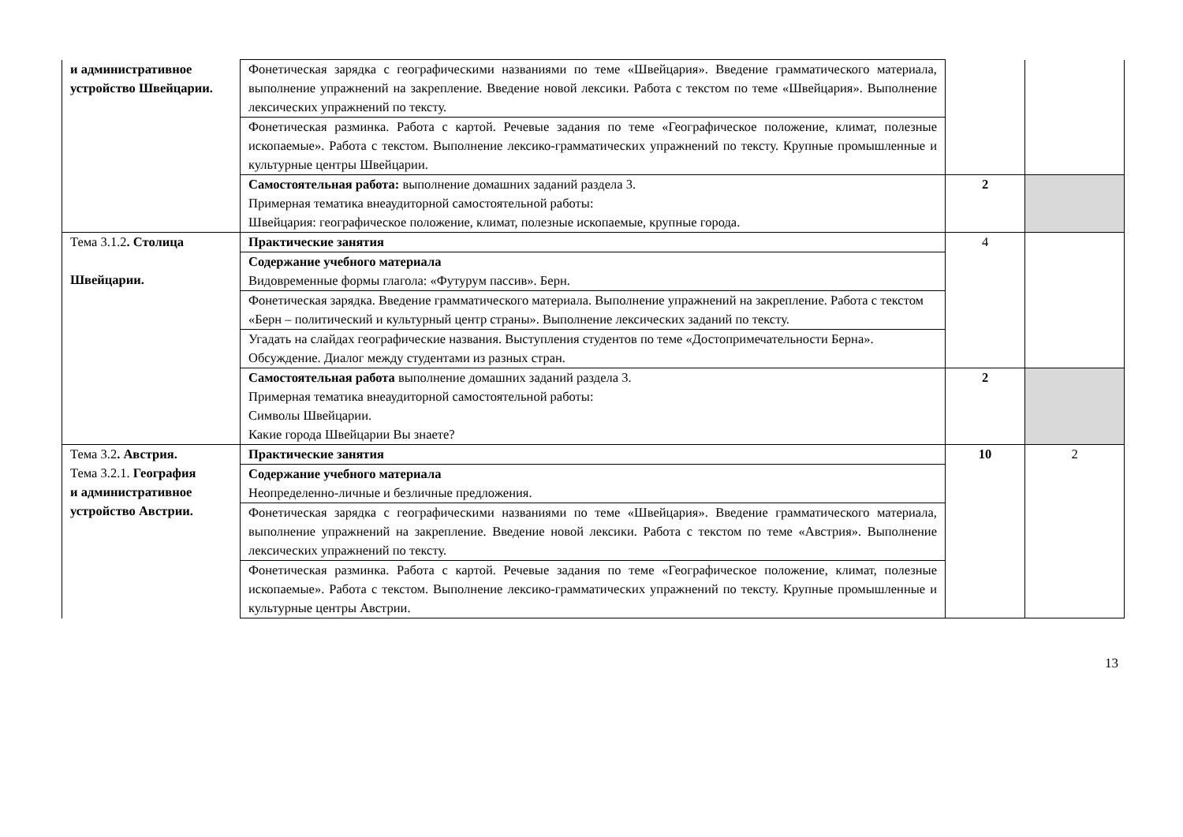| и административное устройство Швейцарии. | Фонетическая зарядка с географическими названиями по теме «Швейцария». Введение грамматического материала, выполнение упражнений на закрепление. Введение новой лексики. Работа с текстом по теме «Швейцария». Выполнение лексических упражнений по тексту. | | |
| | Фонетическая разминка. Работа с картой. Речевые задания по теме «Географическое положение, климат, полезные ископаемые». Работа с текстом. Выполнение лексико-грамматических упражнений по тексту. Крупные промышленные и культурные центры Швейцарии. | | |
| | Самостоятельная работа: выполнение домашних заданий раздела 3. Примерная тематика внеаудиторной самостоятельной работы: Швейцария: географическое положение, климат, полезные ископаемые, крупные города. | 2 | |
| Тема 3.1.2 . Столица Швейцарии. | Практические занятия | 4 | |
| | Содержание учебного материала Видовременные формы глагола: «Футурум пассив». Берн. | | |
| | Фонетическая зарядка. Введение грамматического материала. Выполнение упражнений на закрепление. Работа с текстом «Берн – политический и культурный центр страны». Выполнение лексических заданий по тексту. | | |
| | Угадать на слайдах географические названия. Выступления студентов по теме «Достопримечательности Берна». Обсуждение. Диалог между студентами из разных стран. | | |
| | Самостоятельная работа выполнение домашних заданий раздела 3. Примерная тематика внеаудиторной самостоятельной работы: Символы Швейцарии. Какие города Швейцарии Вы знаете? | 2 | |
| Тема 3.2 . Австрия. Тема 3.2.1. География и административное устройство Австрии. | Практические занятия | 10 | 2 |
| | Содержание учебного материала Неопределенно-личные и безличные предложения. | | |
| | Фонетическая зарядка с географическими названиями по теме «Швейцария». Введение грамматического материала, выполнение упражнений на закрепление. Введение новой лексики. Работа с текстом по теме «Австрия». Выполнение лексических упражнений по тексту. | | |
| | Фонетическая разминка. Работа с картой. Речевые задания по теме «Географическое положение, климат, полезные ископаемые». Работа с текстом. Выполнение лексико-грамматических упражнений по тексту. Крупные промышленные и культурные центры Австрии. | | |
13